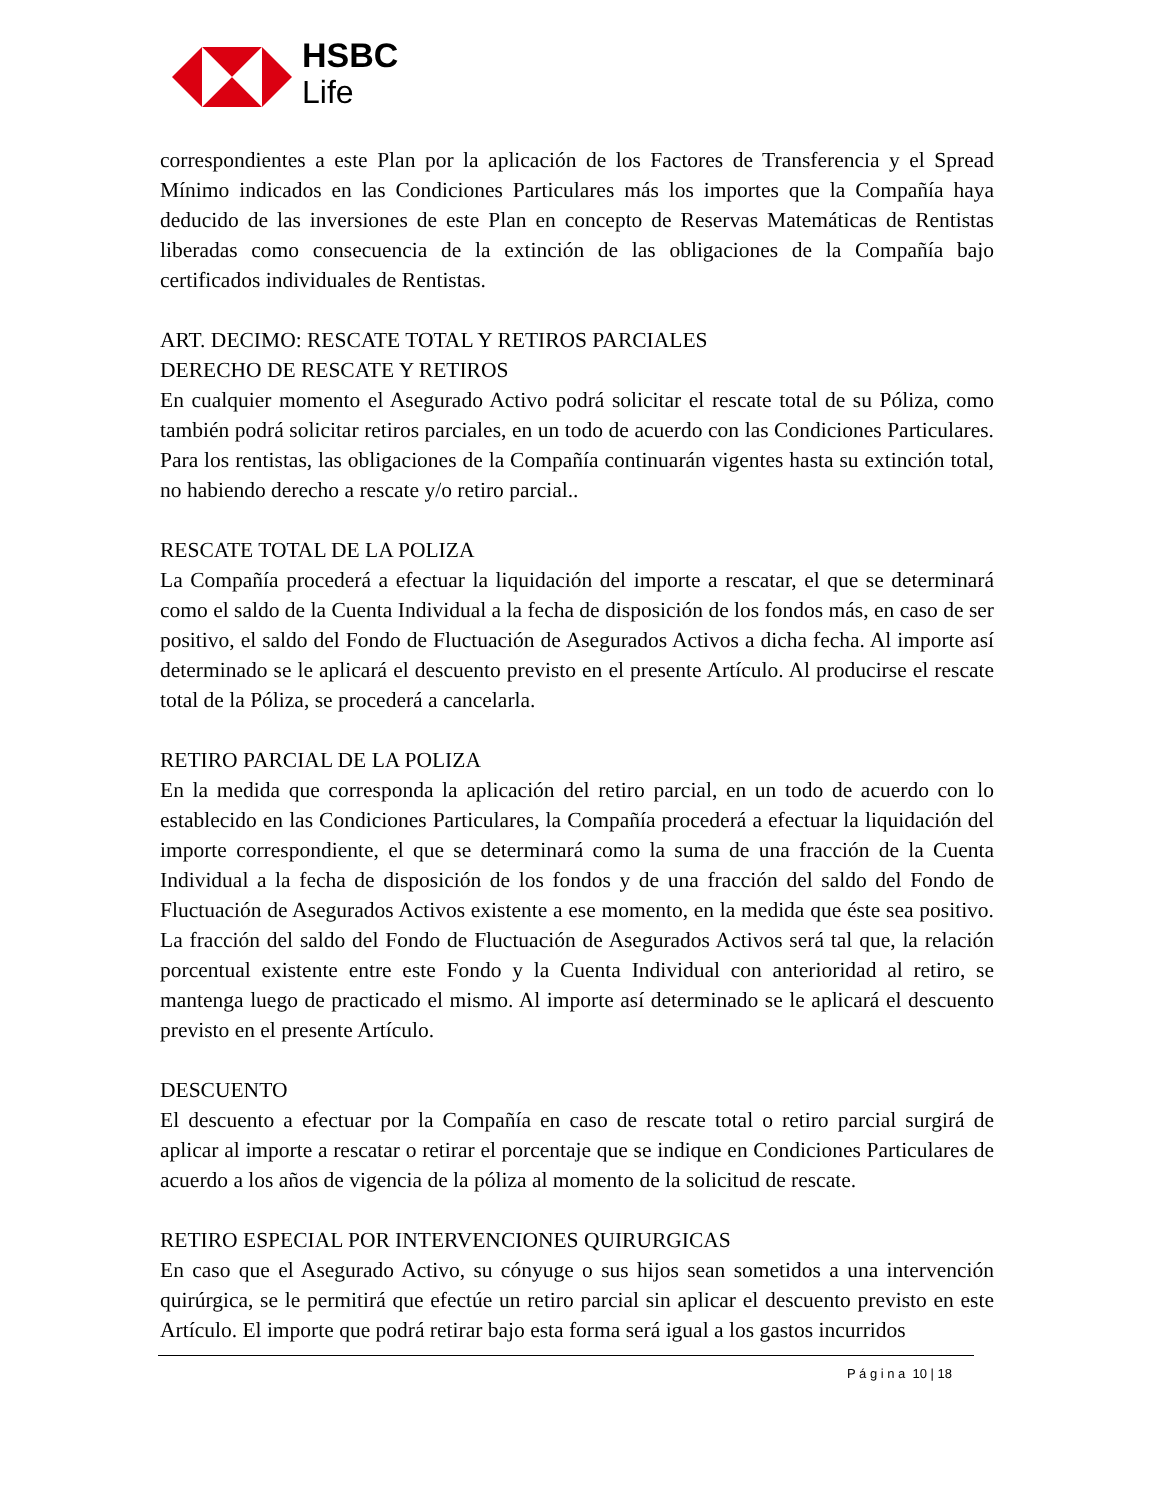HSBC
Life
correspondientes a este Plan por la aplicación de los Factores de Transferencia y el Spread Mínimo indicados en las Condiciones Particulares más los importes que la Compañía haya deducido de las inversiones de este Plan en concepto de Reservas Matemáticas de Rentistas liberadas como consecuencia de la extinción de las obligaciones de la Compañía bajo certificados individuales de Rentistas.
ART. DECIMO: RESCATE TOTAL Y RETIROS PARCIALES
DERECHO DE RESCATE Y RETIROS
En cualquier momento el Asegurado Activo podrá solicitar el rescate total de su Póliza, como también podrá solicitar retiros parciales, en un todo de acuerdo con las Condiciones Particulares. Para los rentistas, las obligaciones de la Compañía continuarán vigentes hasta su extinción total, no habiendo derecho a rescate y/o retiro parcial..
RESCATE TOTAL DE LA POLIZA
La Compañía procederá a efectuar la liquidación del importe a rescatar, el que se determinará como el saldo de la Cuenta Individual a la fecha de disposición de los fondos más, en caso de ser positivo, el saldo del Fondo de Fluctuación de Asegurados Activos a dicha fecha. Al importe así determinado se le aplicará el descuento previsto en el presente Artículo. Al producirse el rescate total de la Póliza, se procederá a cancelarla.
RETIRO PARCIAL DE LA POLIZA
En la medida que corresponda la aplicación del retiro parcial, en un todo de acuerdo con lo establecido en las Condiciones Particulares, la Compañía procederá a efectuar la liquidación del importe correspondiente, el que se determinará como la suma de una fracción de la Cuenta Individual a la fecha de disposición de los fondos y de una fracción del saldo del Fondo de Fluctuación de Asegurados Activos existente a ese momento, en la medida que éste sea positivo. La fracción del saldo del Fondo de Fluctuación de Asegurados Activos será tal que, la relación porcentual existente entre este Fondo y la Cuenta Individual con anterioridad al retiro, se mantenga luego de practicado el mismo. Al importe así determinado se le aplicará el descuento previsto en el presente Artículo.
DESCUENTO
El descuento a efectuar por la Compañía en caso de rescate total o retiro parcial surgirá de aplicar al importe a rescatar o retirar el porcentaje que se indique en Condiciones Particulares de acuerdo a los años de vigencia de la póliza al momento de la solicitud de rescate.
RETIRO ESPECIAL POR INTERVENCIONES QUIRURGICAS
En caso que el Asegurado Activo, su cónyuge o sus hijos sean sometidos a una intervención quirúrgica, se le permitirá que efectúe un retiro parcial sin aplicar el descuento previsto en este Artículo. El importe que podrá retirar bajo esta forma será igual a los gastos incurridos
P á g i n a 10 | 18